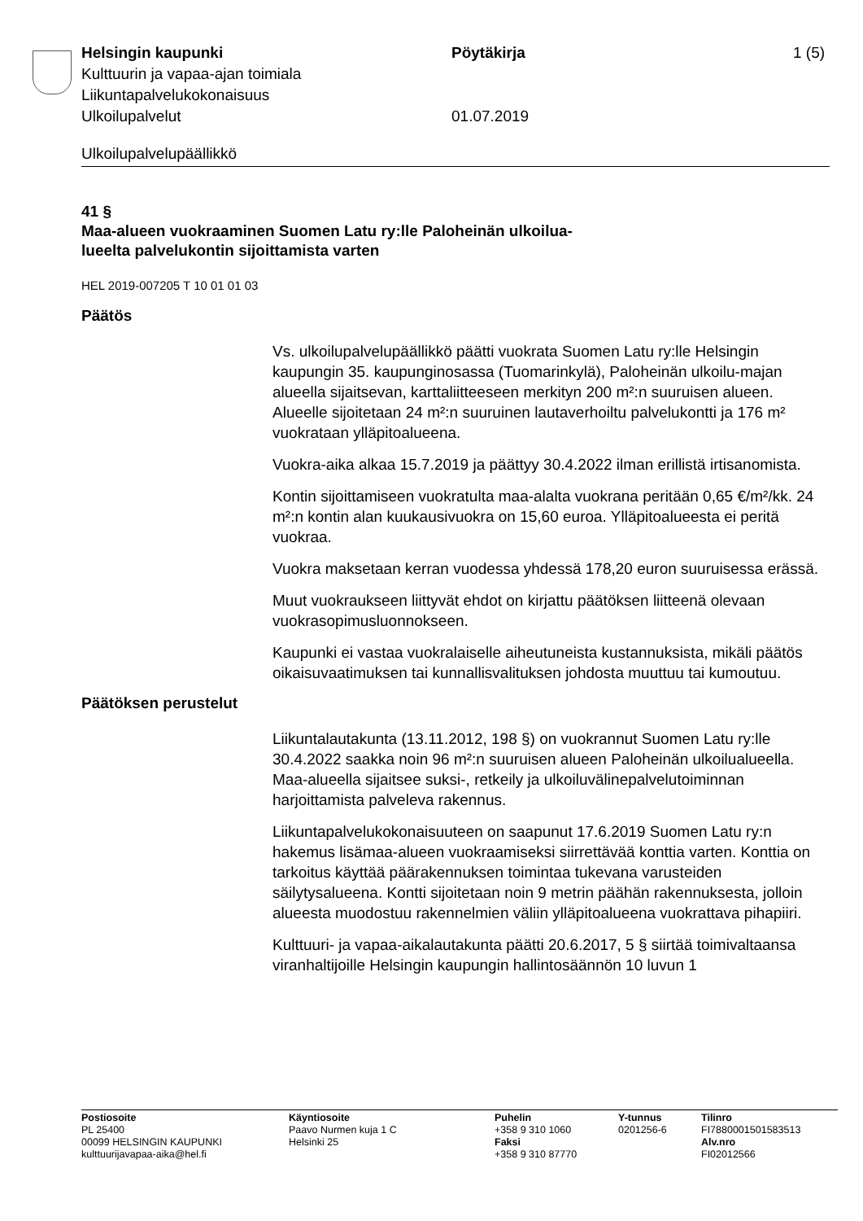Helsingin kaupunki Pöytäkirja 1 (5)
Kulttuurin ja vapaa-ajan toimiala
Liikuntapalvelukokonaisuus
Ulkoilupalvelut 01.07.2019
Ulkoilupalvelupäällikkö
41 §
Maa-alueen vuokraaminen Suomen Latu ry:lle Paloheinän ulkoilua-
lueelta palvelukontin sijoittamista varten
HEL 2019-007205 T 10 01 01 03
Päätös
Vs. ulkoilupalvelupäällikkö päätti vuokrata Suomen Latu ry:lle Helsingin kaupungin 35. kaupunginosassa (Tuomarinkylä), Paloheinän ulkoilu-majan alueella sijaitsevan, karttaliitteeseen merkityn 200 m²:n suuruisen alueen. Alueelle sijoitetaan 24 m²:n suuruinen lautaverhoiltu palvelukontti ja 176 m² vuokrataan ylläpitoalueena.
Vuokra-aika alkaa 15.7.2019 ja päättyy 30.4.2022 ilman erillistä irtisanomista.
Kontin sijoittamiseen vuokratulta maa-alalta vuokrana peritään 0,65 €/m²/kk. 24 m²:n kontin alan kuukausivuokra on 15,60 euroa. Ylläpitoalueesta ei peritä vuokraa.
Vuokra maksetaan kerran vuodessa yhdessä 178,20 euron suuruisessa erässä.
Muut vuokraukseen liittyvät ehdot on kirjattu päätöksen liitteenä olevaan vuokrasopimusluonnokseen.
Kaupunki ei vastaa vuokralaiselle aiheutuneista kustannuksista, mikäli päätös oikaisuvaatimuksen tai kunnallisvalituksen johdosta muuttuu tai kumoutuu.
Päätöksen perustelut
Liikuntalautakunta (13.11.2012, 198 §) on vuokrannut Suomen Latu ry:lle 30.4.2022 saakka noin 96 m²:n suuruisen alueen Paloheinän ulkoilualueella. Maa-alueella sijaitsee suksi-, retkeily ja ulkoiluvälinepalvelutoiminnan harjoittamista palveleva rakennus.
Liikuntapalvelukokonaisuuteen on saapunut 17.6.2019 Suomen Latu ry:n hakemus lisämaa-alueen vuokraamiseksi siirrettävää konttia varten. Konttia on tarkoitus käyttää päärakennuksen toimintaa tukevana varusteiden säilytysalueena. Kontti sijoitetaan noin 9 metrin päähän rakennuksesta, jolloin alueesta muodostuu rakennelmien väliin ylläpitoalueena vuokrattava pihapiiri.
Kulttuuri- ja vapaa-aikalautakunta päätti 20.6.2017, 5 § siirtää toimivaltaansa viranhaltijoille Helsingin kaupungin hallintosäännön 10 luvun 1
Postiosoite
PL 25400
00099 HELSINGIN KAUPUNKI
kulttuurijavapaa-aika@hel.fi
Käyntiosoite
Paavo Nurmen kuja 1 C
Helsinki 25
Puhelin
+358 9 310 1060
Faksi
+358 9 310 87770
Y-tunnus
0201256-6
Tilinro
FI7880001501583513
Alv.nro
FI02012566